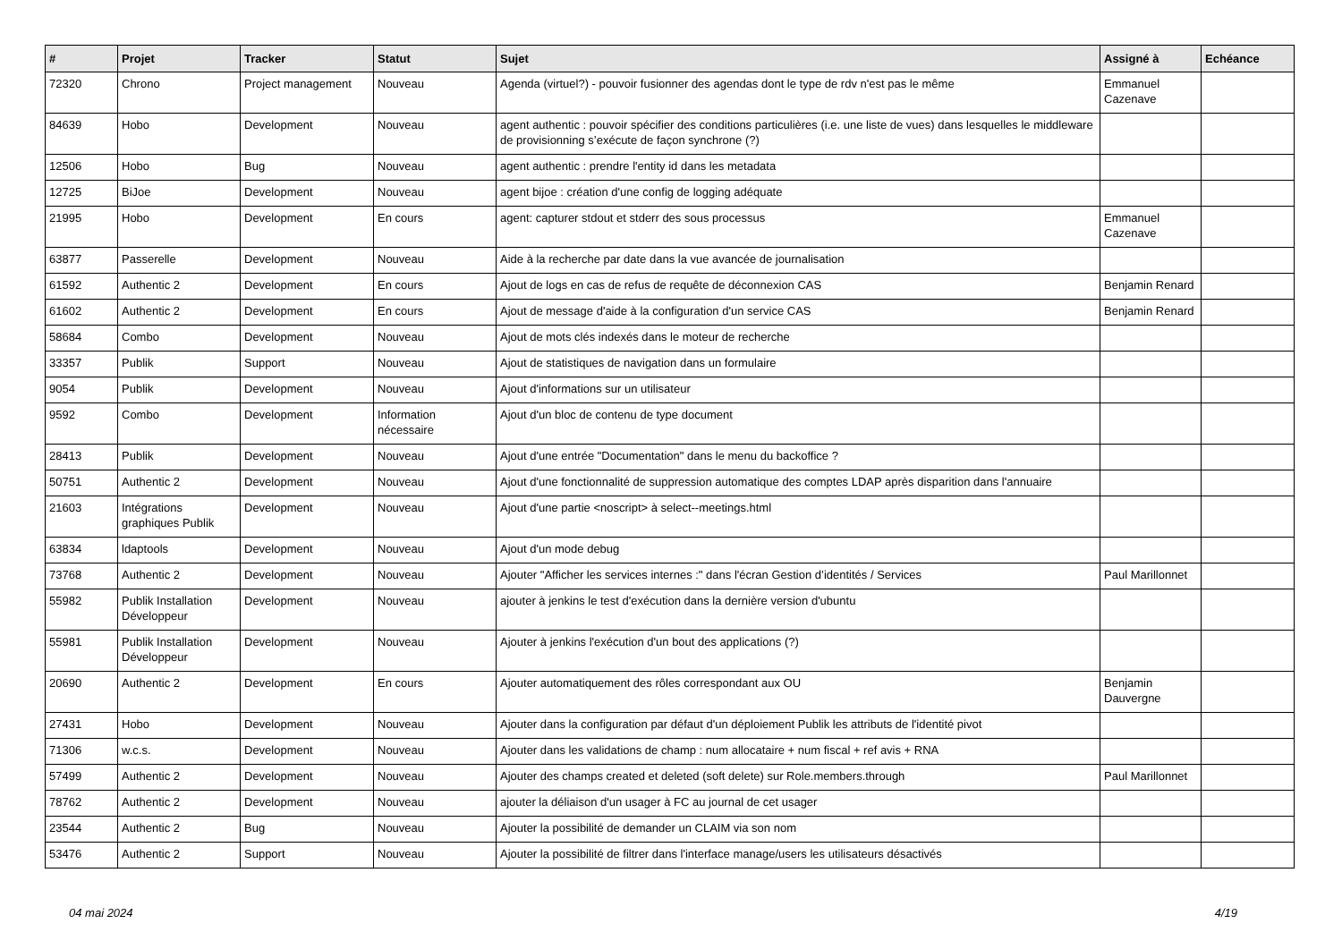| # | Projet | Tracker | Statut | Sujet | Assigné à | Echéance |
| --- | --- | --- | --- | --- | --- | --- |
| 72320 | Chrono | Project management | Nouveau | Agenda (virtuel?) - pouvoir fusionner des agendas dont le type de rdv n'est pas le même | Emmanuel Cazenave | |
| 84639 | Hobo | Development | Nouveau | agent authentic : pouvoir spécifier des conditions particulières (i.e. une liste de vues) dans lesquelles le middleware de provisionning s’exécute de façon synchrone (?) | | |
| 12506 | Hobo | Bug | Nouveau | agent authentic : prendre l'entity id dans les metadata | | |
| 12725 | BiJoe | Development | Nouveau | agent bijoe : création d'une config de logging adéquate | | |
| 21995 | Hobo | Development | En cours | agent: capturer stdout et stderr des sous processus | Emmanuel Cazenave | |
| 63877 | Passerelle | Development | Nouveau | Aide à la recherche par date dans la vue avancée de journalisation | | |
| 61592 | Authentic 2 | Development | En cours | Ajout de logs en cas de refus de requête de déconnexion CAS | Benjamin Renard | |
| 61602 | Authentic 2 | Development | En cours | Ajout de message d'aide à la configuration d'un service CAS | Benjamin Renard | |
| 58684 | Combo | Development | Nouveau | Ajout de mots clés indexés dans le moteur de recherche | | |
| 33357 | Publik | Support | Nouveau | Ajout de statistiques de navigation dans un formulaire | | |
| 9054 | Publik | Development | Nouveau | Ajout d'informations sur un utilisateur | | |
| 9592 | Combo | Development | Information nécessaire | Ajout d'un bloc de contenu de type document | | |
| 28413 | Publik | Development | Nouveau | Ajout d'une entrée "Documentation" dans le menu du backoffice ? | | |
| 50751 | Authentic 2 | Development | Nouveau | Ajout d'une fonctionnalité de suppression automatique des comptes LDAP après disparition dans l'annuaire | | |
| 21603 | Intégrations graphiques Publik | Development | Nouveau | Ajout d'une partie <noscript> à select--meetings.html | | |
| 63834 | ldaptools | Development | Nouveau | Ajout d'un mode debug | | |
| 73768 | Authentic 2 | Development | Nouveau | Ajouter "Afficher les services internes :" dans l'écran Gestion d’identités / Services | Paul Marillonnet | |
| 55982 | Publik Installation Développeur | Development | Nouveau | ajouter à jenkins le test d'exécution dans la dernière version d'ubuntu | | |
| 55981 | Publik Installation Développeur | Development | Nouveau | Ajouter à jenkins l'exécution d'un bout des applications (?) | | |
| 20690 | Authentic 2 | Development | En cours | Ajouter automatiquement des rôles correspondant aux OU | Benjamin Dauvergne | |
| 27431 | Hobo | Development | Nouveau | Ajouter dans la configuration par défaut d'un déploiement Publik les attributs de l'identité pivot | | |
| 71306 | w.c.s. | Development | Nouveau | Ajouter dans les validations de champ : num allocataire + num fiscal + ref avis + RNA | | |
| 57499 | Authentic 2 | Development | Nouveau | Ajouter des champs created et deleted (soft delete) sur Role.members.through | Paul Marillonnet | |
| 78762 | Authentic 2 | Development | Nouveau | ajouter la déliaison d'un usager à FC au journal de cet usager | | |
| 23544 | Authentic 2 | Bug | Nouveau | Ajouter la possibilité de demander un CLAIM via son nom | | |
| 53476 | Authentic 2 | Support | Nouveau | Ajouter la possibilité de filtrer dans l'interface manage/users les utilisateurs désactivés | | |
04 mai 2024 4/19